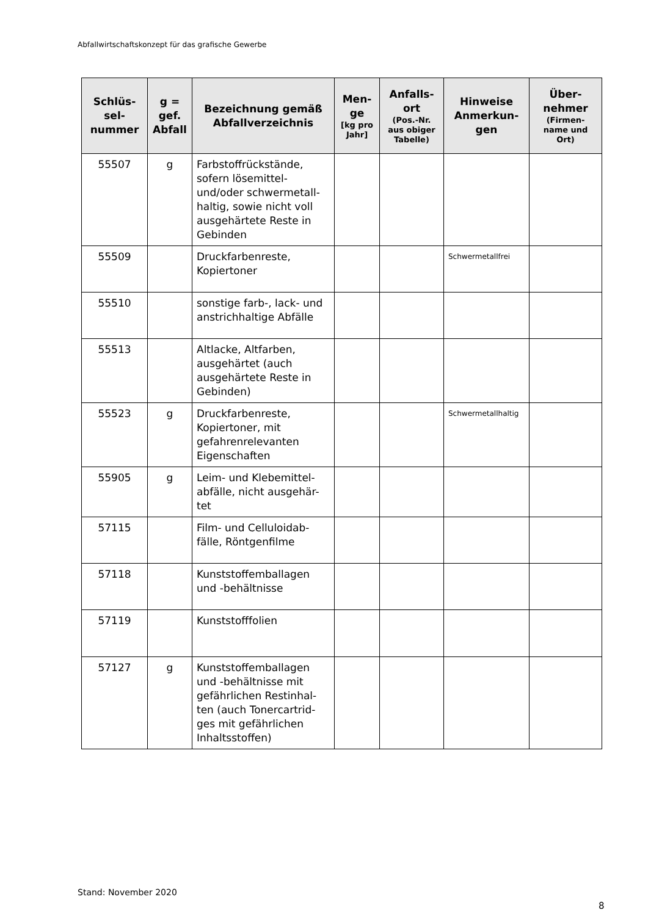Abfallwirtschaftskonzept für das grafische Gewerbe
| Schlüs- sel- nummer | g = gef. Abfall | Bezeichnung gemäß Abfallverzeichnis | Men- ge [kg pro Jahr] | Anfalls- ort (Pos.-Nr. aus obiger Tabelle) | Hinweise Anmerkun- gen | Über- nehmer (Firmen- name und Ort) |
| --- | --- | --- | --- | --- | --- | --- |
| 55507 | g | Farbstoffrückstände, sofern lösemittel- und/oder schwermetall-haltig, sowie nicht voll ausgehärtete Reste in Gebinden | | | | |
| 55509 | | Druckfarbenreste, Kopiertoner | | | Schwermetallfrei | |
| 55510 | | sonstige farb-, lack- und anstrichhaltige Abfälle | | | | |
| 55513 | | Altlacke, Altfarben, ausgehärtet (auch ausgehärtete Reste in Gebinden) | | | | |
| 55523 | g | Druckfarbenreste, Kopiertoner, mit gefahrenrelevanten Eigenschaften | | | Schwermetallhaltig | |
| 55905 | g | Leim- und Klebemittel-abfälle, nicht ausgehär-tet | | | | |
| 57115 | | Film- und Celluloidab-fälle, Röntgenfilme | | | | |
| 57118 | | Kunststoffemballagen und -behältnisse | | | | |
| 57119 | | Kunststofffolien | | | | |
| 57127 | g | Kunststoffemballagen und -behältnisse mit gefährlichen Restinhal-ten (auch Tonercartrid-ges mit gefährlichen Inhaltsstoffen) | | | | |
Stand: November 2020
8